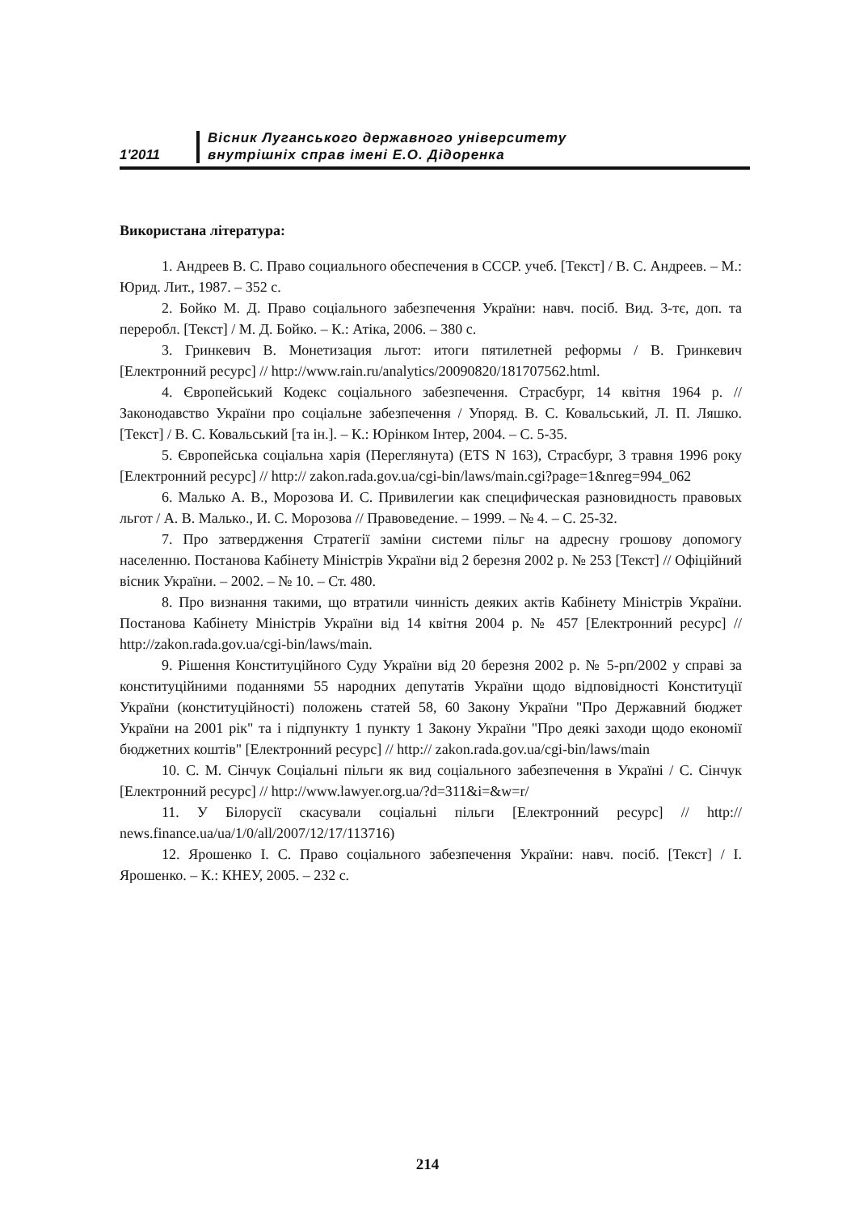1'2011
Вісник Луганського державного університету
внутрішніх справ імені Е.О. Дідоренка
Використана література:
1. Андреев В. С. Право социального обеспечения в СССР. учеб. [Текст] / В. С. Андреев. – М.: Юрид. Лит., 1987. – 352 с.
2. Бойко М. Д. Право соціального забезпечення України: навч. посіб. Вид. 3-тє, доп. та переробл. [Текст] / М. Д. Бойко. – К.: Атіка, 2006. – 380 с.
3. Гринкевич В. Монетизация льгот: итоги пятилетней реформы / В. Гринкевич [Електронний ресурс] // http://www.rain.ru/analytics/20090820/181707562.html.
4. Європейський Кодекс соціального забезпечення. Страсбург, 14 квітня 1964 р. // Законодавство України про соціальне забезпечення / Упоряд. В. С. Ковальський, Л. П. Ляшко. [Текст] / В. С. Ковальський [та ін.]. – К.: Юрінком Інтер, 2004. – С. 5-35.
5. Європейська соціальна харія (Переглянута) (ETS N 163), Страсбург, 3 травня 1996 року [Електронний ресурс] // http:// zakon.rada.gov.ua/cgi-bin/laws/main.cgi?page=1&nreg=994_062
6. Малько А. В., Морозова И. С. Привилегии как специфическая разновидность правовых льгот / А. В. Малько., И. С. Морозова // Правоведение. – 1999. – № 4. – С. 25-32.
7. Про затвердження Стратегії заміни системи пільг на адресну грошову допомогу населенню. Постанова Кабінету Міністрів України від 2 березня 2002 р. № 253 [Текст] // Офіційний вісник України. – 2002. – № 10. – Ст. 480.
8. Про визнання такими, що втратили чинність деяких актів Кабінету Міністрів України. Постанова Кабінету Міністрів України від 14 квітня 2004 р. № 457 [Електронний ресурс] // http://zakon.rada.gov.ua/cgi-bin/laws/main.
9. Рішення Конституційного Суду України від 20 березня 2002 р. № 5-рп/2002 у справі за конституційними поданнями 55 народних депутатів України щодо відповідності Конституції України (конституційності) положень статей 58, 60 Закону України "Про Державний бюджет України на 2001 рік" та і підпункту 1 пункту 1 Закону України "Про деякі заходи щодо економії бюджетних коштів" [Електронний ресурс] // http:// zakon.rada.gov.ua/cgi-bin/laws/main
10. С. М. Сінчук Соціальні пільги як вид соціального забезпечення в Україні / С. Сінчук [Електронний ресурс] // http://www.lawyer.org.ua/?d=311&i=&w=r/
11. У Білорусії скасували соціальні пільги [Електронний ресурс] // http:// news.finance.ua/ua/1/0/all/2007/12/17/113716)
12. Ярошенко І. С. Право соціального забезпечення України: навч. посіб. [Текст] / І. Ярошенко. – К.: КНЕУ, 2005. – 232 с.
214